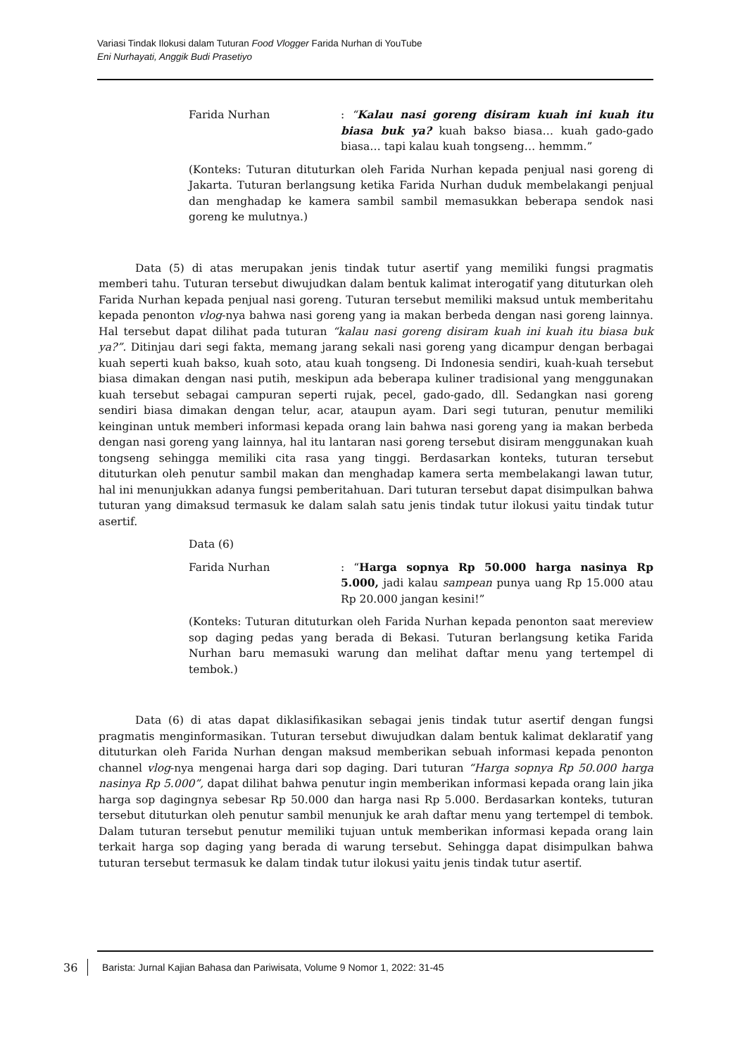Variasi Tindak Ilokusi dalam Tuturan Food Vlogger Farida Nurhan di YouTube
Eni Nurhayati, Anggik Budi Prasetiyo
Farida Nurhan : “Kalau nasi goreng disiram kuah ini kuah itu biasa buk ya? kuah bakso biasa… kuah gado-gado biasa… tapi kalau kuah tongseng… hemmm.”
(Konteks: Tuturan dituturkan oleh Farida Nurhan kepada penjual nasi goreng di Jakarta. Tuturan berlangsung ketika Farida Nurhan duduk membelakangi penjual dan menghadap ke kamera sambil sambil memasukkan beberapa sendok nasi goreng ke mulutnya.)
Data (5) di atas merupakan jenis tindak tutur asertif yang memiliki fungsi pragmatis memberi tahu. Tuturan tersebut diwujudkan dalam bentuk kalimat interogatif yang dituturkan oleh Farida Nurhan kepada penjual nasi goreng. Tuturan tersebut memiliki maksud untuk memberitahu kepada penonton vlog-nya bahwa nasi goreng yang ia makan berbeda dengan nasi goreng lainnya. Hal tersebut dapat dilihat pada tuturan “kalau nasi goreng disiram kuah ini kuah itu biasa buk ya?”. Ditinjau dari segi fakta, memang jarang sekali nasi goreng yang dicampur dengan berbagai kuah seperti kuah bakso, kuah soto, atau kuah tongseng. Di Indonesia sendiri, kuah-kuah tersebut biasa dimakan dengan nasi putih, meskipun ada beberapa kuliner tradisional yang menggunakan kuah tersebut sebagai campuran seperti rujak, pecel, gado-gado, dll. Sedangkan nasi goreng sendiri biasa dimakan dengan telur, acar, ataupun ayam. Dari segi tuturan, penutur memiliki keinginan untuk memberi informasi kepada orang lain bahwa nasi goreng yang ia makan berbeda dengan nasi goreng yang lainnya, hal itu lantaran nasi goreng tersebut disiram menggunakan kuah tongseng sehingga memiliki cita rasa yang tinggi. Berdasarkan konteks, tuturan tersebut dituturkan oleh penutur sambil makan dan menghadap kamera serta membelakangi lawan tutur, hal ini menunjukkan adanya fungsi pemberitahuan. Dari tuturan tersebut dapat disimpulkan bahwa tuturan yang dimaksud termasuk ke dalam salah satu jenis tindak tutur ilokusi yaitu tindak tutur asertif.
Data (6)
Farida Nurhan : “Harga sopnya Rp 50.000 harga nasinya Rp 5.000, jadi kalau sampean punya uang Rp 15.000 atau Rp 20.000 jangan kesini!”
(Konteks: Tuturan dituturkan oleh Farida Nurhan kepada penonton saat mereview sop daging pedas yang berada di Bekasi. Tuturan berlangsung ketika Farida Nurhan baru memasuki warung dan melihat daftar menu yang tertempel di tembok.)
Data (6) di atas dapat diklasifikasikan sebagai jenis tindak tutur asertif dengan fungsi pragmatis menginformasikan. Tuturan tersebut diwujudkan dalam bentuk kalimat deklaratif yang dituturkan oleh Farida Nurhan dengan maksud memberikan sebuah informasi kepada penonton channel vlog-nya mengenai harga dari sop daging. Dari tuturan “Harga sopnya Rp 50.000 harga nasinya Rp 5.000”, dapat dilihat bahwa penutur ingin memberikan informasi kepada orang lain jika harga sop dagingnya sebesar Rp 50.000 dan harga nasi Rp 5.000. Berdasarkan konteks, tuturan tersebut dituturkan oleh penutur sambil menunjuk ke arah daftar menu yang tertempel di tembok. Dalam tuturan tersebut penutur memiliki tujuan untuk memberikan informasi kepada orang lain terkait harga sop daging yang berada di warung tersebut. Sehingga dapat disimpulkan bahwa tuturan tersebut termasuk ke dalam tindak tutur ilokusi yaitu jenis tindak tutur asertif.
36 Barista: Jurnal Kajian Bahasa dan Pariwisata, Volume 9 Nomor 1, 2022: 31-45